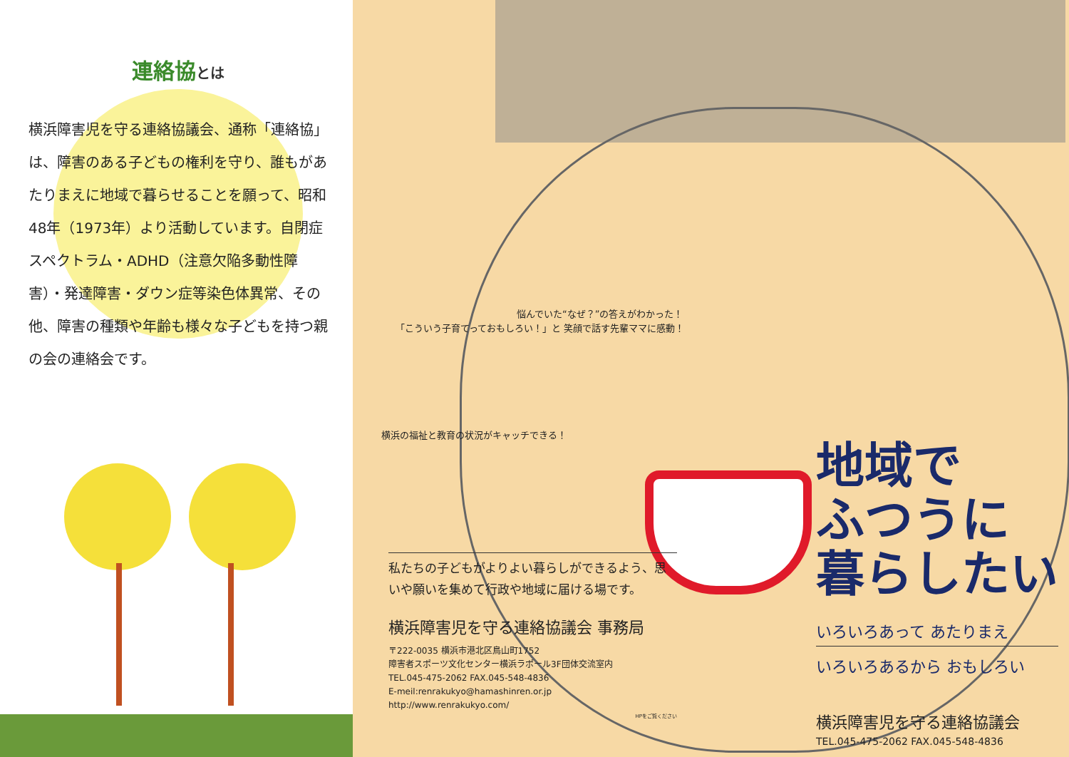連絡協とは
横浜障害児を守る連絡協議会、通称「連絡協」は、障害のある子どもの権利を守り、誰もがあたりまえに地域で暮らせることを願って、昭和48年（1973年）より活動しています。自閉症スペクトラム・ADHD（注意欠陥多動性障害）・発達障害・ダウン症等染色体異常、その他、障害の種類や年齢も様々な子どもを持つ親の会の連絡会です。
「こういう子育てっておもしろい！」と 笑顔で話す先輩ママに感動！
悩んでいた“なぜ？”の答えがわかった！
横浜の福祉と教育の状況がキャッチできる！
私たちの子どもがよりよい暮らしができるよう、思いや願いを集めて行政や地域に届ける場です。
横浜障害児を守る連絡協議会 事務局
〒222-0035 横浜市港北区鳥山町1752
障害者スポーツ文化センター横浜ラポール3F団体交流室内
TEL.045-475-2062 FAX.045-548-4836
E-meil:renrakukyo@hamashinren.or.jp
http://www.renrakukyo.com/
HPをご覧ください
地域で
ふつうに
暮らしたい
いろいろあって あたりまえ
いろいろあるから おもしろい
横浜障害児を守る連絡協議会
TEL.045-475-2062 FAX.045-548-4836